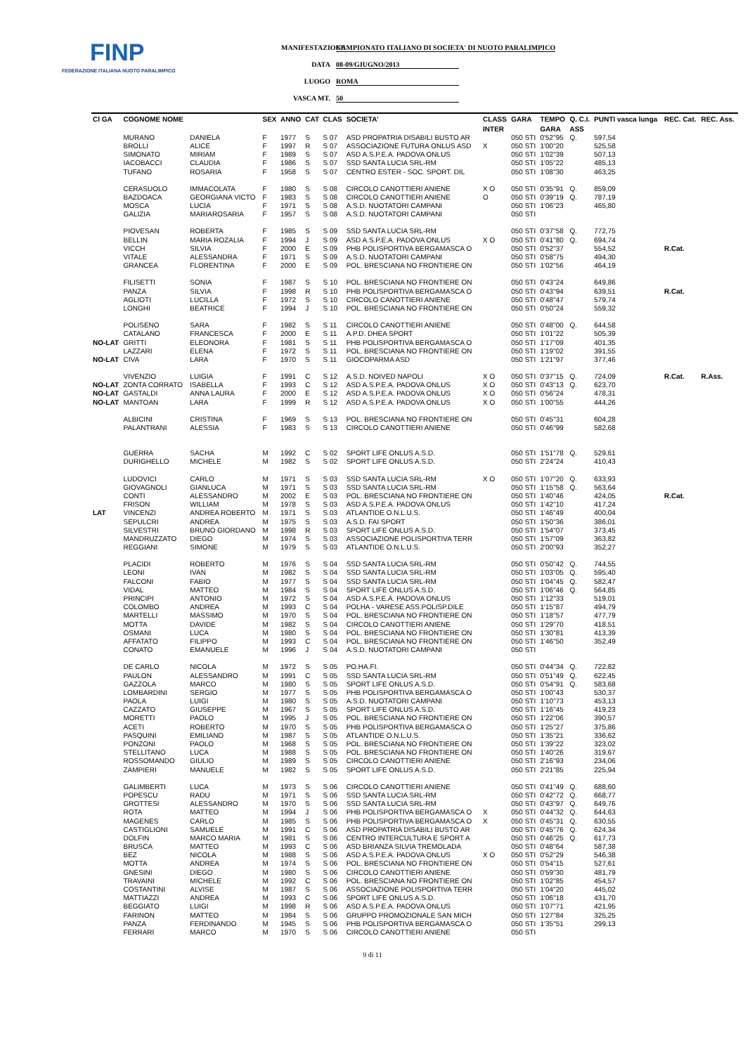FINP
FEDERAZIONE ITALIANA NUOTO PARALIMPICO
MANIFESTAZIONE CAMPIONATO ITALIANO DI SOCIETA' DI NUOTO PARALIMPICO
DATA 08-09/GIUGNO/2013
LUOGO ROMA
VASCA MT. 50
| Cl GA | COGNOME NOME | | SEX | ANNO | CAT | CLAS | SOCIETA' | CLASS | GARA | TEMPO | Q. C.I. | PUNTI vasca lunga | REC. Cat. | REC. Ass. |
| --- | --- | --- | --- | --- | --- | --- | --- | --- | --- | --- | --- | --- | --- | --- |
| | | | | | | | | INTER | | GARA | ASS | | | |
| | MURANO | DANIELA | F | 1977 | S | S 07 | ASD PROPATRIA DISABILI BUSTO AR | | 050 STI | 0'52"95 | Q. | 597,54 | | |
| | BROLLI | ALICE | F | 1997 | R | S 07 | ASSOCIAZIONE FUTURA ONLUS ASD | X | 050 STI | 1'00"20 | | 525,58 | | |
| | SIMONATO | MIRIAM | F | 1989 | S | S 07 | ASD A.S.P.E.A. PADOVA ONLUS | | 050 STI | 1'02"39 | | 507,13 | | |
| | IACOBACCI | CLAUDIA | F | 1986 | S | S 07 | SSD SANTA LUCIA SRL-RM | | 050 STI | 1'05"22 | | 485,13 | | |
| | TUFANO | ROSARIA | F | 1958 | S | S 07 | CENTRO ESTER - SOC. SPORT. DIL | | 050 STI | 1'08"30 | | 463,25 | | |
| | CERASUOLO | IMMACOLATA | F | 1980 | S | S 08 | CIRCOLO CANOTTIERI ANIENE | X O | 050 STI | 0'35"91 | Q. | 859,09 | | |
| | BAZDOACA | GEORGIANA VICTO | F | 1983 | S | S 08 | CIRCOLO CANOTTIERI ANIENE | O | 050 STI | 0'39"19 | Q. | 787,19 | | |
| | MOSCA | LUCIA | F | 1971 | S | S 08 | A.S.D. NUOTATORI CAMPANI | | 050 STI | 1'06"23 | | 465,80 | | |
| | GALIZIA | MARIAROSARIA | F | 1957 | S | S 08 | A.S.D. NUOTATORI CAMPANI | | 050 STI | | | | | |
| | PIOVESAN | ROBERTA | F | 1985 | S | S 09 | SSD SANTA LUCIA SRL-RM | | 050 STI | 0'37"58 | Q. | 772,75 | | |
| | BELLIN | MARIA ROZALIA | F | 1994 | J | S 09 | ASD A.S.P.E.A. PADOVA ONLUS | X O | 050 STI | 0'41"80 | Q. | 694,74 | | |
| | VICCH | SILVIA | F | 2000 | E | S 09 | PHB POLISPORTIVA BERGAMASCA O | | 050 STI | 0'52"37 | | 554,52 | R.Cat. | |
| | VITALE | ALESSANDRA | F | 1971 | S | S 09 | A.S.D. NUOTATORI CAMPANI | | 050 STI | 0'58"75 | | 494,30 | | |
| | GRANCEA | FLORENTINA | F | 2000 | E | S 09 | POL. BRESCIANA NO FRONTIERE ON | | 050 STI | 1'02"56 | | 464,19 | | |
| | FILISETTI | SONIA | F | 1987 | S | S 10 | POL. BRESCIANA NO FRONTIERE ON | | 050 STI | 0'43"24 | | 649,86 | | |
| | PANZA | SILVIA | F | 1998 | R | S 10 | PHB POLISPORTIVA BERGAMASCA O | | 050 STI | 0'43"94 | | 639,51 | R.Cat. | |
| | AGLIOTI | LUCILLA | F | 1972 | S | S 10 | CIRCOLO CANOTTIERI ANIENE | | 050 STI | 0'48"47 | | 579,74 | | |
| | LONGHI | BEATRICE | F | 1994 | J | S 10 | POL. BRESCIANA NO FRONTIERE ON | | 050 STI | 0'50"24 | | 559,32 | | |
| | POLISENO | SARA | F | 1982 | S | S 11 | CIRCOLO CANOTTIERI ANIENE | | 050 STI | 0'48"00 | Q. | 644,58 | | |
| | CATALANO | FRANCESCA | F | 2000 | E | S 11 | A.P.D. DHEA SPORT | | 050 STI | 1'01"22 | | 505,39 | | |
| NO-LAT | GRITTI | ELEONORA | F | 1981 | S | S 11 | PHB POLISPORTIVA BERGAMASCA O | | 050 STI | 1'17"09 | | 401,35 | | |
| | LAZZARI | ELENA | F | 1972 | S | S 11 | POL. BRESCIANA NO FRONTIERE ON | | 050 STI | 1'19"02 | | 391,55 | | |
| NO-LAT | CIVA | LARA | F | 1970 | S | S 11 | GIOCOPARMA ASD | | 050 STI | 1'21"97 | | 377,46 | | |
| | VIVENZIO | LUIGIA | F | 1991 | C | S 12 | A.S.D. NOIVED NAPOLI | X O | 050 STI | 0'37"15 | Q. | 724,09 | R.Cat. | R.Ass. |
| NO-LAT | ZONTA CORRATO | ISABELLA | F | 1993 | C | S 12 | ASD A.S.P.E.A. PADOVA ONLUS | X O | 050 STI | 0'43"13 | Q. | 623,70 | | |
| NO-LAT | GASTALDI | ANNA LAURA | F | 2000 | E | S 12 | ASD A.S.P.E.A. PADOVA ONLUS | X O | 050 STI | 0'56"24 | | 478,31 | | |
| NO-LAT | MANTOAN | LARA | F | 1999 | R | S 12 | ASD A.S.P.E.A. PADOVA ONLUS | X O | 050 STI | 1'00"55 | | 444,26 | | |
| | ALBICINI | CRISTINA | F | 1969 | S | S 13 | POL. BRESCIANA NO FRONTIERE ON | | 050 STI | 0'45"31 | | 604,28 | | |
| | PALANTRANI | ALESSIA | F | 1983 | S | S 13 | CIRCOLO CANOTTIERI ANIENE | | 050 STI | 0'46"99 | | 582,68 | | |
| | GUERRA | SACHA | M | 1992 | C | S 02 | SPORT LIFE ONLUS A.S.D. | | 050 STI | 1'51"78 | Q. | 529,61 | | |
| | DURIGHELLO | MICHELE | M | 1982 | S | S 02 | SPORT LIFE ONLUS A.S.D. | | 050 STI | 2'24"24 | | 410,43 | | |
| | LUDOVICI | CARLO | M | 1971 | S | S 03 | SSD SANTA LUCIA SRL-RM | X O | 050 STI | 1'07"20 | Q. | 633,93 | | |
| | GIOVAGNOLI | GIANLUCA | M | 1971 | S | S 03 | SSD SANTA LUCIA SRL-RM | | 050 STI | 1'15"58 | Q. | 563,64 | | |
| | CONTI | ALESSANDRO | M | 2002 | E | S 03 | POL. BRESCIANA NO FRONTIERE ON | | 050 STI | 1'40"46 | | 424,05 | R.Cat. | |
| | FRISON | WILLIAM | M | 1978 | S | S 03 | ASD A.S.P.E.A. PADOVA ONLUS | | 050 STI | 1'42"10 | | 417,24 | | |
| LAT | VINCENZI | ANDREA ROBERTO | M | 1971 | S | S 03 | ATLANTIDE O.N.L.U.S. | | 050 STI | 1'46"49 | | 400,04 | | |
| | SEPULCRI | ANDREA | M | 1975 | S | S 03 | A.S.D. FAI SPORT | | 050 STI | 1'50"36 | | 386,01 | | |
| | SILVESTRI | BRUNO GIORDANO | M | 1998 | R | S 03 | SPORT LIFE ONLUS A.S.D. | | 050 STI | 1'54"07 | | 373,45 | | |
| | MANDRUZZATO | DIEGO | M | 1974 | S | S 03 | ASSOCIAZIONE POLISPORTIVA TERR | | 050 STI | 1'57"09 | | 363,82 | | |
| | REGGIANI | SIMONE | M | 1979 | S | S 03 | ATLANTIDE O.N.L.U.S. | | 050 STI | 2'00"93 | | 352,27 | | |
| | PLACIDI | ROBERTO | M | 1976 | S | S 04 | SSD SANTA LUCIA SRL-RM | | 050 STI | 0'50"42 | Q. | 744,55 | | |
| | LEONI | IVAN | M | 1982 | S | S 04 | SSD SANTA LUCIA SRL-RM | | 050 STI | 1'03"05 | Q. | 595,40 | | |
| | FALCONI | FABIO | M | 1977 | S | S 04 | SSD SANTA LUCIA SRL-RM | | 050 STI | 1'04"45 | Q. | 582,47 | | |
| | VIDAL | MATTEO | M | 1984 | S | S 04 | SPORT LIFE ONLUS A.S.D. | | 050 STI | 1'06"46 | Q. | 564,85 | | |
| | PRINCIPI | ANTONIO | M | 1972 | S | S 04 | ASD A.S.P.E.A. PADOVA ONLUS | | 050 STI | 1'12"33 | | 519,01 | | |
| | COLOMBO | ANDREA | M | 1993 | C | S 04 | POLHA - VARESE ASS.POLISP.DILE | | 050 STI | 1'15"87 | | 494,79 | | |
| | MARTELLI | MASSIMO | M | 1970 | S | S 04 | POL. BRESCIANA NO FRONTIERE ON | | 050 STI | 1'18"57 | | 477,79 | | |
| | MOTTA | DAVIDE | M | 1982 | S | S 04 | CIRCOLO CANOTTIERI ANIENE | | 050 STI | 1'29"70 | | 418,51 | | |
| | OSMANI | LUCA | M | 1980 | S | S 04 | POL. BRESCIANA NO FRONTIERE ON | | 050 STI | 1'30"81 | | 413,39 | | |
| | AFFATATO | FILIPPO | M | 1993 | C | S 04 | POL. BRESCIANA NO FRONTIERE ON | | 050 STI | 1'46"50 | | 352,49 | | |
| | CONATO | EMANUELE | M | 1996 | J | S 04 | A.S.D. NUOTATORI CAMPANI | | 050 STI | | | | | |
| | DE CARLO | NICOLA | M | 1972 | S | S 05 | PO.HA.FI. | | 050 STI | 0'44"34 | Q. | 722,82 | | |
| | PAULON | ALESSANDRO | M | 1991 | C | S 05 | SSD SANTA LUCIA SRL-RM | | 050 STI | 0'51"49 | Q. | 622,45 | | |
| | GAZZOLA | MARCO | M | 1980 | S | S 05 | SPORT LIFE ONLUS A.S.D. | | 050 STI | 0'54"91 | Q. | 583,68 | | |
| | LOMBARDINI | SERGIO | M | 1977 | S | S 05 | PHB POLISPORTIVA BERGAMASCA O | | 050 STI | 1'00"43 | | 530,37 | | |
| | PAOLA | LUIGI | M | 1980 | S | S 05 | A.S.D. NUOTATORI CAMPANI | | 050 STI | 1'10"73 | | 453,13 | | |
| | CAZZATO | GIUSEPPE | M | 1967 | S | S 05 | SPORT LIFE ONLUS A.S.D. | | 050 STI | 1'16"45 | | 419,23 | | |
| | MORETTI | PAOLO | M | 1995 | J | S 05 | POL. BRESCIANA NO FRONTIERE ON | | 050 STI | 1'22"06 | | 390,57 | | |
| | ACETI | ROBERTO | M | 1970 | S | S 05 | PHB POLISPORTIVA BERGAMASCA O | | 050 STI | 1'25"27 | | 375,86 | | |
| | PASQUINI | EMILIANO | M | 1987 | S | S 05 | ATLANTIDE O.N.L.U.S. | | 050 STI | 1'35"21 | | 336,62 | | |
| | PONZONI | PAOLO | M | 1968 | S | S 05 | POL. BRESCIANA NO FRONTIERE ON | | 050 STI | 1'39"22 | | 323,02 | | |
| | STELLITANO | LUCA | M | 1988 | S | S 05 | POL. BRESCIANA NO FRONTIERE ON | | 050 STI | 1'40"26 | | 319,67 | | |
| | ROSSOMANDO | GIULIO | M | 1989 | S | S 05 | CIRCOLO CANOTTIERI ANIENE | | 050 STI | 2'16"93 | | 234,06 | | |
| | ZAMPIERI | MANUELE | M | 1982 | S | S 05 | SPORT LIFE ONLUS A.S.D. | | 050 STI | 2'21"85 | | 225,94 | | |
| | GALIMBERTI | LUCA | M | 1973 | S | S 06 | CIRCOLO CANOTTIERI ANIENE | | 050 STI | 0'41"49 | Q. | 688,60 | | |
| | POPESCU | RADU | M | 1971 | S | S 06 | SSD SANTA LUCIA SRL-RM | | 050 STI | 0'42"72 | Q. | 668,77 | | |
| | GROTTESI | ALESSANDRO | M | 1970 | S | S 06 | SSD SANTA LUCIA SRL-RM | | 050 STI | 0'43"97 | Q. | 649,76 | | |
| | ROTA | MATTEO | M | 1994 | J | S 06 | PHB POLISPORTIVA BERGAMASCA O | X | 050 STI | 0'44"32 | Q. | 644,63 | | |
| | MAGENES | CARLO | M | 1985 | S | S 06 | PHB POLISPORTIVA BERGAMASCA O | X | 050 STI | 0'45"31 | Q. | 630,55 | | |
| | CASTIGLIONI | SAMUELE | M | 1991 | C | S 06 | ASD PROPATRIA DISABILI BUSTO AR | | 050 STI | 0'45"76 | Q. | 624,34 | | |
| | DOLFIN | MARCO MARIA | M | 1981 | S | S 06 | CENTRO INTERCULTURA E SPORT A | | 050 STI | 0'46"25 | Q. | 617,73 | | |
| | BRUSCA | MATTEO | M | 1993 | C | S 06 | ASD BRIANZA SILVIA TREMOLADA | | 050 STI | 0'48"64 | | 587,38 | | |
| | BEZ | NICOLA | M | 1988 | S | S 06 | ASD A.S.P.E.A. PADOVA ONLUS | X O | 050 STI | 0'52"29 | | 546,38 | | |
| | MOTTA | ANDREA | M | 1974 | S | S 06 | POL. BRESCIANA NO FRONTIERE ON | | 050 STI | 0'54"15 | | 527,61 | | |
| | GNESINI | DIEGO | M | 1980 | S | S 06 | CIRCOLO CANOTTIERI ANIENE | | 050 STI | 0'59"30 | | 481,79 | | |
| | TRAVAINI | MICHELE | M | 1992 | C | S 06 | POL. BRESCIANA NO FRONTIERE ON | | 050 STI | 1'02"85 | | 454,57 | | |
| | COSTANTINI | ALVISE | M | 1987 | S | S 06 | ASSOCIAZIONE POLISPORTIVA TERR | | 050 STI | 1'04"20 | | 445,02 | | |
| | MATTIAZZI | ANDREA | M | 1993 | C | S 06 | SPORT LIFE ONLUS A.S.D. | | 050 STI | 1'06"18 | | 431,70 | | |
| | BEGGIATO | LUIGI | M | 1998 | R | S 06 | ASD A.S.P.E.A. PADOVA ONLUS | | 050 STI | 1'07"71 | | 421,95 | | |
| | FARINON | MATTEO | M | 1984 | S | S 06 | GRUPPO PROMOZIONALE SAN MICH | | 050 STI | 1'27"84 | | 325,25 | | |
| | PANZA | FERDINANDO | M | 1945 | S | S 06 | PHB POLISPORTIVA BERGAMASCA O | | 050 STI | 1'35"51 | | 299,13 | | |
| | FERRARI | MARCO | M | 1970 | S | S 06 | CIRCOLO CANOTTIERI ANIENE | | 050 STI | | | | | |
9 di 11